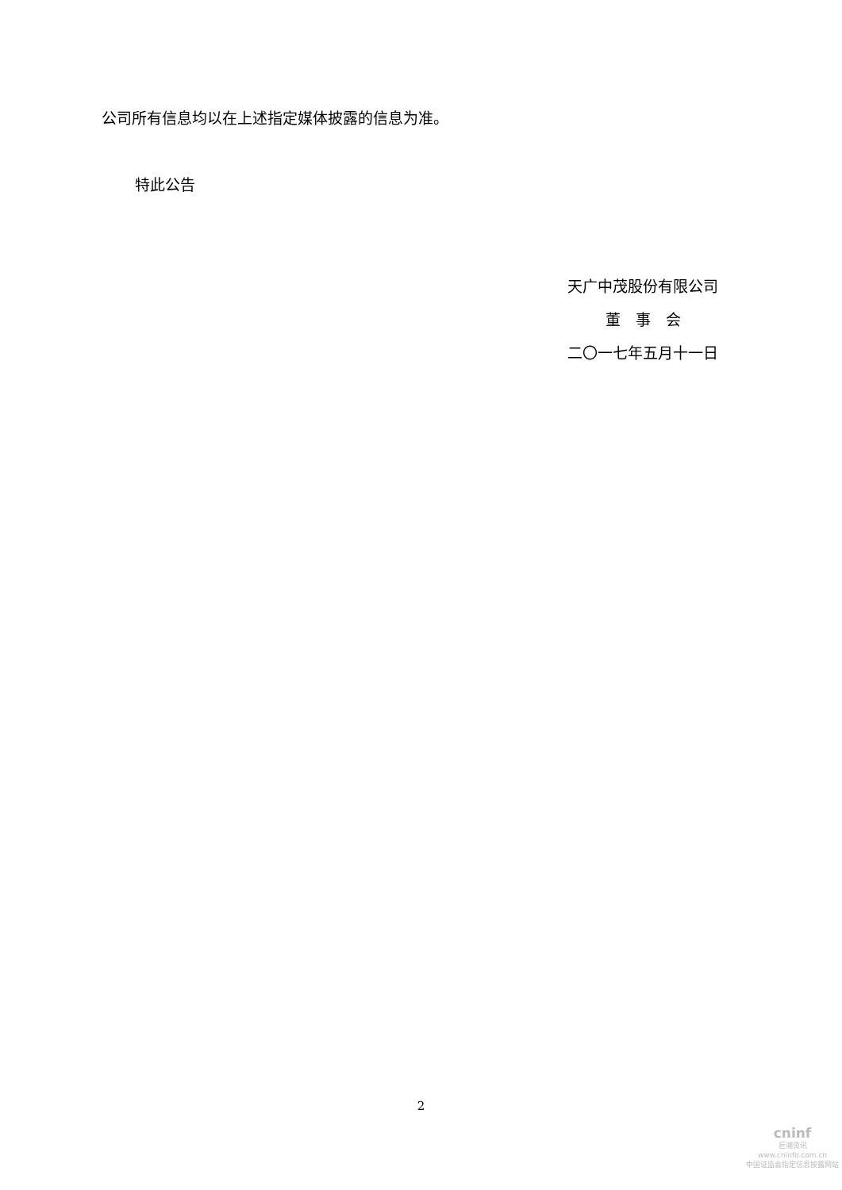公司所有信息均以在上述指定媒体披露的信息为准。
特此公告
天广中茂股份有限公司
董　事　会
二〇一七年五月十一日
2
cninf
巨潮资讯
www.cninfo.com.cn
中国证监会指定信息披露网站